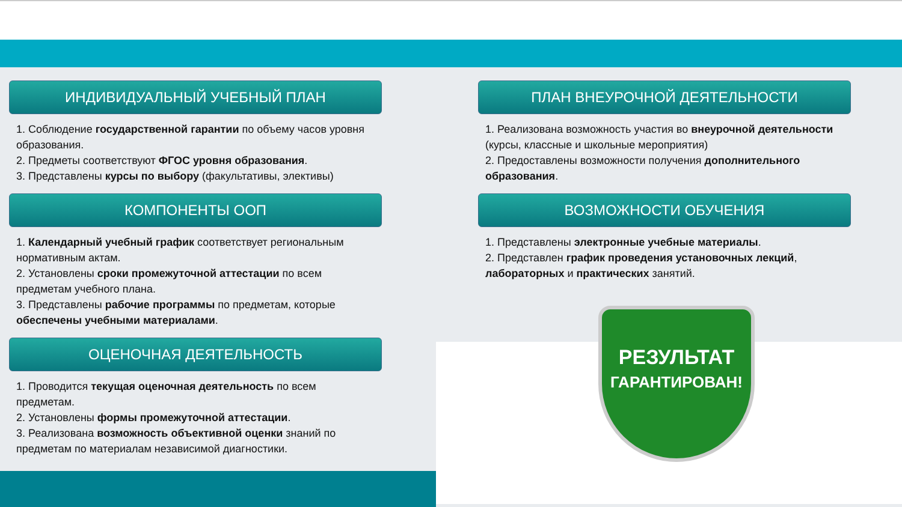ИНДИВИДУАЛЬНЫЙ УЧЕБНЫЙ ПЛАН
1. Соблюдение государственной гарантии по объему часов уровня образования.
2. Предметы соответствуют ФГОС уровня образования.
3. Представлены курсы по выбору (факультативы, элективы)
КОМПОНЕНТЫ ООП
1. Календарный учебный график соответствует региональным нормативным актам.
2. Установлены сроки промежуточной аттестации по всем предметам учебного плана.
3. Представлены рабочие программы по предметам, которые обеспечены учебными материалами.
ОЦЕНОЧНАЯ ДЕЯТЕЛЬНОСТЬ
1. Проводится текущая оценочная деятельность по всем предметам.
2. Установлены формы промежуточной аттестации.
3. Реализована возможность объективной оценки знаний по предметам по материалам независимой диагностики.
ПЛАН ВНЕУРОЧНОЙ ДЕЯТЕЛЬНОСТИ
1. Реализована возможность участия во внеурочной деятельности (курсы, классные и школьные мероприятия)
2. Предоставлены возможности получения дополнительного образования.
ВОЗМОЖНОСТИ ОБУЧЕНИЯ
1. Представлены электронные учебные материалы.
2. Представлен график проведения установочных лекций, лабораторных и практических занятий.
РЕЗУЛЬТАТ
ГАРАНТИРОВАН!